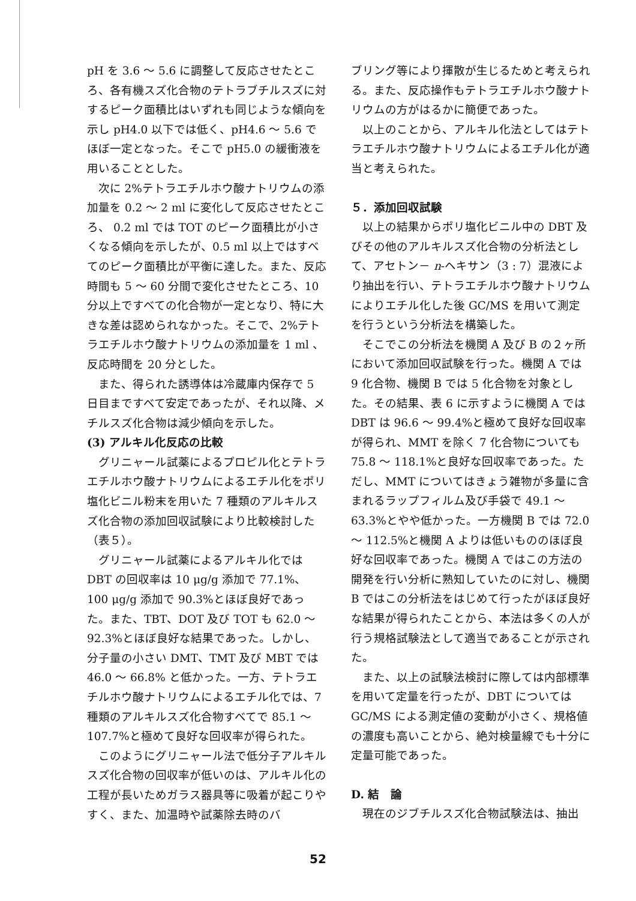pH を 3.6 ～ 5.6 に調整して反応させたところ、各有機スズ化合物のテトラブチルスズに対するピーク面積比はいずれも同じような傾向を示し pH4.0 以下では低く、pH4.6 ～ 5.6 でほぼ一定となった。そこで pH5.0 の緩衝液を用いることとした。
次に 2%テトラエチルホウ酸ナトリウムの添加量を 0.2 ～ 2 ml に変化して反応させたところ、 0.2 ml では TOT のピーク面積比が小さくなる傾向を示したが、0.5 ml 以上ではすべてのピーク面積比が平衡に達した。また、反応時間も 5 ～ 60 分間で変化させたところ、10 分以上ですべての化合物が一定となり、特に大きな差は認められなかった。そこで、2%テトラエチルホウ酸ナトリウムの添加量を 1 ml 、反応時間を 20 分とした。
また、得られた誘導体は冷蔵庫内保存で 5 日目まですべて安定であったが、それ以降、メチルスズ化合物は減少傾向を示した。
(3) アルキル化反応の比較
グリニャール試薬によるプロピル化とテトラエチルホウ酸ナトリウムによるエチル化をポリ塩化ビニル粉末を用いた 7 種類のアルキルスズ化合物の添加回収試験により比較検討した（表５）。
グリニャール試薬によるアルキル化では DBT の回収率は 10 μg/g 添加で 77.1%、100 μg/g 添加で 90.3%とほぼ良好であった。また、TBT、DOT 及び TOT も 62.0 ～ 92.3%とほぼ良好な結果であった。しかし、分子量の小さい DMT、TMT 及び MBT では 46.0 ～ 66.8% と低かった。一方、テトラエチルホウ酸ナトリウムによるエチル化では、7 種類のアルキルスズ化合物すべてで 85.1 ～ 107.7%と極めて良好な回収率が得られた。
このようにグリニャール法で低分子アルキルスズ化合物の回収率が低いのは、アルキル化の工程が長いためガラス器具等に吸着が起こりやすく、また、加温時や試薬除去時のバ
ブリング等により揮散が生じるためと考えられる。また、反応操作もテトラエチルホウ酸ナトリウムの方がはるかに簡便であった。
以上のことから、アルキル化法としてはテトラエチルホウ酸ナトリウムによるエチル化が適当と考えられた。
５．添加回収試験
以上の結果からポリ塩化ビニル中の DBT 及びその他のアルキルスズ化合物の分析法として、アセトン－ n-ヘキサン（3 : 7）混液により抽出を行い、テトラエチルホウ酸ナトリウムによりエチル化した後 GC/MS を用いて測定を行うという分析法を構築した。
そこでこの分析法を機関 A 及び B の２ヶ所において添加回収試験を行った。機関 A では 9 化合物、機関 B では 5 化合物を対象とした。その結果、表 6 に示すように機関 A では DBT は 96.6 ～ 99.4%と極めて良好な回収率が得られ、MMT を除く 7 化合物についても 75.8 ～ 118.1%と良好な回収率であった。ただし、MMT についてはきょう雑物が多量に含まれるラップフィルム及び手袋で 49.1 ～ 63.3%とやや低かった。一方機関 B では 72.0 ～ 112.5%と機関 A よりは低いもののほぼ良好な回収率であった。機関 A ではこの方法の開発を行い分析に熟知していたのに対し、機関 B ではこの分析法をはじめて行ったがほぼ良好な結果が得られたことから、本法は多くの人が行う規格試験法として適当であることが示された。
また、以上の試験法検討に際しては内部標準を用いて定量を行ったが、DBT については GC/MS による測定値の変動が小さく、規格値の濃度も高いことから、絶対検量線でも十分に定量可能であった。
D. 結　論
現在のジブチルスズ化合物試験法は、抽出
52